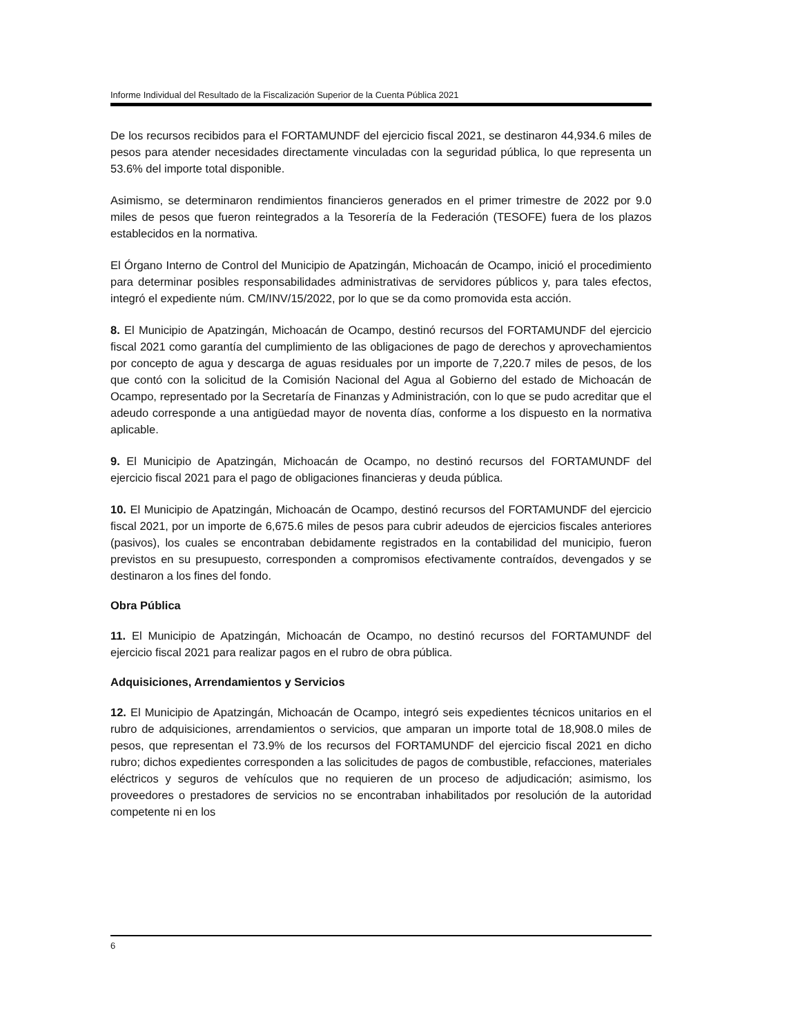Informe Individual del Resultado de la Fiscalización Superior de la Cuenta Pública 2021
De los recursos recibidos para el FORTAMUNDF del ejercicio fiscal 2021, se destinaron 44,934.6 miles de pesos para atender necesidades directamente vinculadas con la seguridad pública, lo que representa un 53.6% del importe total disponible.
Asimismo, se determinaron rendimientos financieros generados en el primer trimestre de 2022 por 9.0 miles de pesos que fueron reintegrados a la Tesorería de la Federación (TESOFE) fuera de los plazos establecidos en la normativa.
El Órgano Interno de Control del Municipio de Apatzingán, Michoacán de Ocampo, inició el procedimiento para determinar posibles responsabilidades administrativas de servidores públicos y, para tales efectos, integró el expediente núm. CM/INV/15/2022, por lo que se da como promovida esta acción.
8. El Municipio de Apatzingán, Michoacán de Ocampo, destinó recursos del FORTAMUNDF del ejercicio fiscal 2021 como garantía del cumplimiento de las obligaciones de pago de derechos y aprovechamientos por concepto de agua y descarga de aguas residuales por un importe de 7,220.7 miles de pesos, de los que contó con la solicitud de la Comisión Nacional del Agua al Gobierno del estado de Michoacán de Ocampo, representado por la Secretaría de Finanzas y Administración, con lo que se pudo acreditar que el adeudo corresponde a una antigüedad mayor de noventa días, conforme a los dispuesto en la normativa aplicable.
9. El Municipio de Apatzingán, Michoacán de Ocampo, no destinó recursos del FORTAMUNDF del ejercicio fiscal 2021 para el pago de obligaciones financieras y deuda pública.
10. El Municipio de Apatzingán, Michoacán de Ocampo, destinó recursos del FORTAMUNDF del ejercicio fiscal 2021, por un importe de 6,675.6 miles de pesos para cubrir adeudos de ejercicios fiscales anteriores (pasivos), los cuales se encontraban debidamente registrados en la contabilidad del municipio, fueron previstos en su presupuesto, corresponden a compromisos efectivamente contraídos, devengados y se destinaron a los fines del fondo.
Obra Pública
11. El Municipio de Apatzingán, Michoacán de Ocampo, no destinó recursos del FORTAMUNDF del ejercicio fiscal 2021 para realizar pagos en el rubro de obra pública.
Adquisiciones, Arrendamientos y Servicios
12. El Municipio de Apatzingán, Michoacán de Ocampo, integró seis expedientes técnicos unitarios en el rubro de adquisiciones, arrendamientos o servicios, que amparan un importe total de 18,908.0 miles de pesos, que representan el 73.9% de los recursos del FORTAMUNDF del ejercicio fiscal 2021 en dicho rubro; dichos expedientes corresponden a las solicitudes de pagos de combustible, refacciones, materiales eléctricos y seguros de vehículos que no requieren de un proceso de adjudicación; asimismo, los proveedores o prestadores de servicios no se encontraban inhabilitados por resolución de la autoridad competente ni en los
6